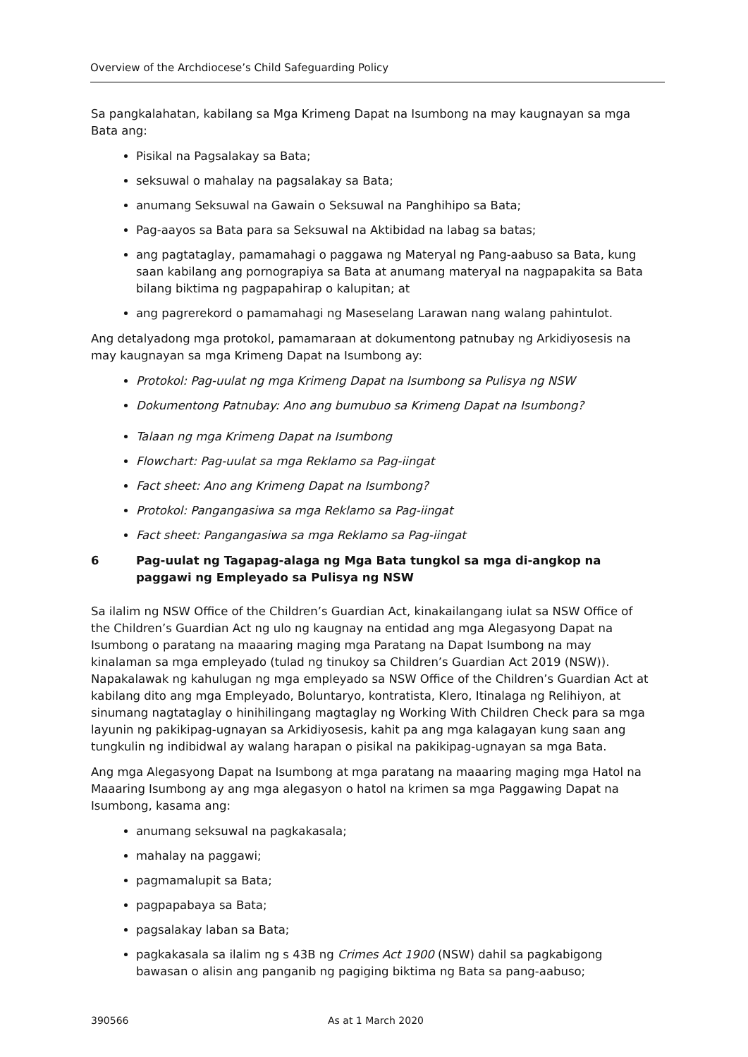Overview of the Archdiocese’s Child Safeguarding Policy
Sa pangkalahatan, kabilang sa Mga Krimeng Dapat na Isumbong na may kaugnayan sa mga Bata ang:
Pisikal na Pagsalakay sa Bata;
seksuwal o mahalay na pagsalakay sa Bata;
anumang Seksuwal na Gawain o Seksuwal na Panghihipo sa Bata;
Pag-aayos sa Bata para sa Seksuwal na Aktibidad na labag sa batas;
ang pagtataglay, pamamahagi o paggawa ng Materyal ng Pang-aabuso sa Bata, kung saan kabilang ang pornograpiya sa Bata at anumang materyal na nagpapakita sa Bata bilang biktima ng pagpapahirap o kalupitan; at
ang pagrerekord o pamamahagi ng Maseselang Larawan nang walang pahintulot.
Ang detalyadong mga protokol, pamamaraan at dokumentong patnubay ng Arkidiyosesis na may kaugnayan sa mga Krimeng Dapat na Isumbong ay:
Protokol: Pag-uulat ng mga Krimeng Dapat na Isumbong sa Pulisya ng NSW
Dokumentong Patnubay: Ano ang bumubuo sa Krimeng Dapat na Isumbong?
Talaan ng mga Krimeng Dapat na Isumbong
Flowchart: Pag-uulat sa mga Reklamo sa Pag-iingat
Fact sheet: Ano ang Krimeng Dapat na Isumbong?
Protokol: Pangangasiwa sa mga Reklamo sa Pag-iingat
Fact sheet: Pangangasiwa sa mga Reklamo sa Pag-iingat
6 Pag-uulat ng Tagapag-alaga ng Mga Bata tungkol sa mga di-angkop na paggawi ng Empleyado sa Pulisya ng NSW
Sa ilalim ng NSW Office of the Children’s Guardian Act, kinakailangang iulat sa NSW Office of the Children’s Guardian Act ng ulo ng kaugnay na entidad ang mga Alegasyong Dapat na Isumbong o paratang na maaaring maging mga Paratang na Dapat Isumbong na may kinalaman sa mga empleyado (tulad ng tinukoy sa Children’s Guardian Act 2019 (NSW)). Napakalawak ng kahulugan ng mga empleyado sa NSW Office of the Children’s Guardian Act at kabilang dito ang mga Empleyado, Boluntaryo, kontratista, Klero, Itinalaga ng Relihiyon, at sinumang nagtataglay o hinihilingang magtaglay ng Working With Children Check para sa mga layunin ng pakikipag-ugnayan sa Arkidiyosesis, kahit pa ang mga kalagayan kung saan ang tungkulin ng indibidwal ay walang harapan o pisikal na pakikipag-ugnayan sa mga Bata.
Ang mga Alegasyong Dapat na Isumbong at mga paratang na maaaring maging mga Hatol na Maaaring Isumbong ay ang mga alegasyon o hatol na krimen sa mga Paggawing Dapat na Isumbong, kasama ang:
anumang seksuwal na pagkakasala;
mahalay na paggawi;
pagmamalupit sa Bata;
pagpapabaya sa Bata;
pagsalakay laban sa Bata;
pagkakasala sa ilalim ng s 43B ng Crimes Act 1900 (NSW) dahil sa pagkabigong bawasan o alisin ang panganib ng pagiging biktima ng Bata sa pang-aabuso;
390566 As at 1 March 2020